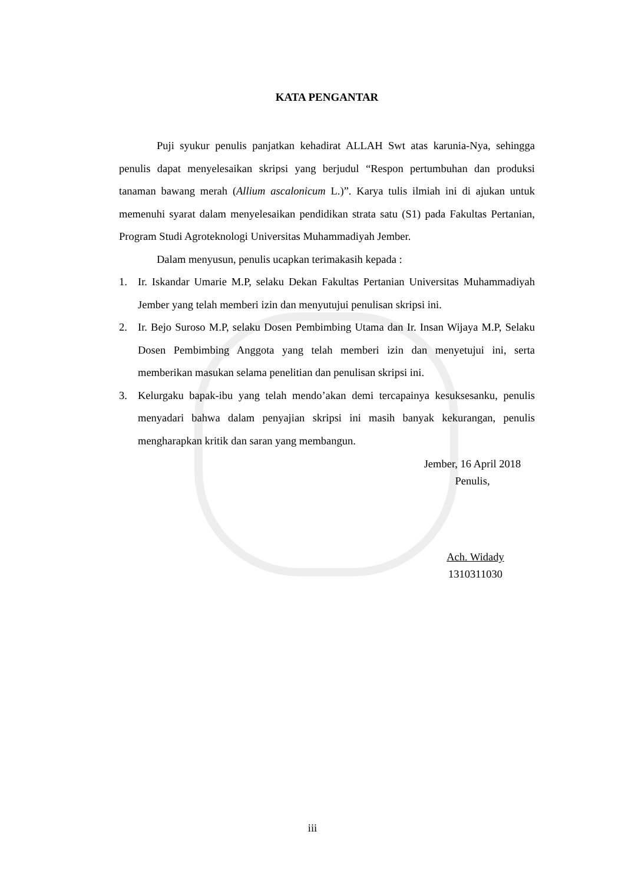KATA PENGANTAR
Puji syukur penulis panjatkan kehadirat ALLAH Swt atas karunia-Nya, sehingga penulis dapat menyelesaikan skripsi yang berjudul “Respon pertumbuhan dan produksi tanaman bawang merah (Allium ascalonicum L.)”. Karya tulis ilmiah ini di ajukan untuk memenuhi syarat dalam menyelesaikan pendidikan strata satu (S1) pada Fakultas Pertanian, Program Studi Agroteknologi Universitas Muhammadiyah Jember.
Dalam menyusun, penulis ucapkan terimakasih kepada :
1. Ir. Iskandar Umarie M.P, selaku Dekan Fakultas Pertanian Universitas Muhammadiyah Jember yang telah memberi izin dan menyutujui penulisan skripsi ini.
2. Ir. Bejo Suroso M.P, selaku Dosen Pembimbing Utama dan Ir. Insan Wijaya M.P, Selaku Dosen Pembimbing Anggota yang telah memberi izin dan menyetujui ini, serta memberikan masukan selama penelitian dan penulisan skripsi ini.
3. Kelurgaku bapak-ibu yang telah mendo’akan demi tercapainya kesuksesanku, penulis menyadari bahwa dalam penyajian skripsi ini masih banyak kekurangan, penulis mengharapkan kritik dan saran yang membangun.
Jember, 16 April 2018
Penulis,
Ach. Widady
1310311030
iii